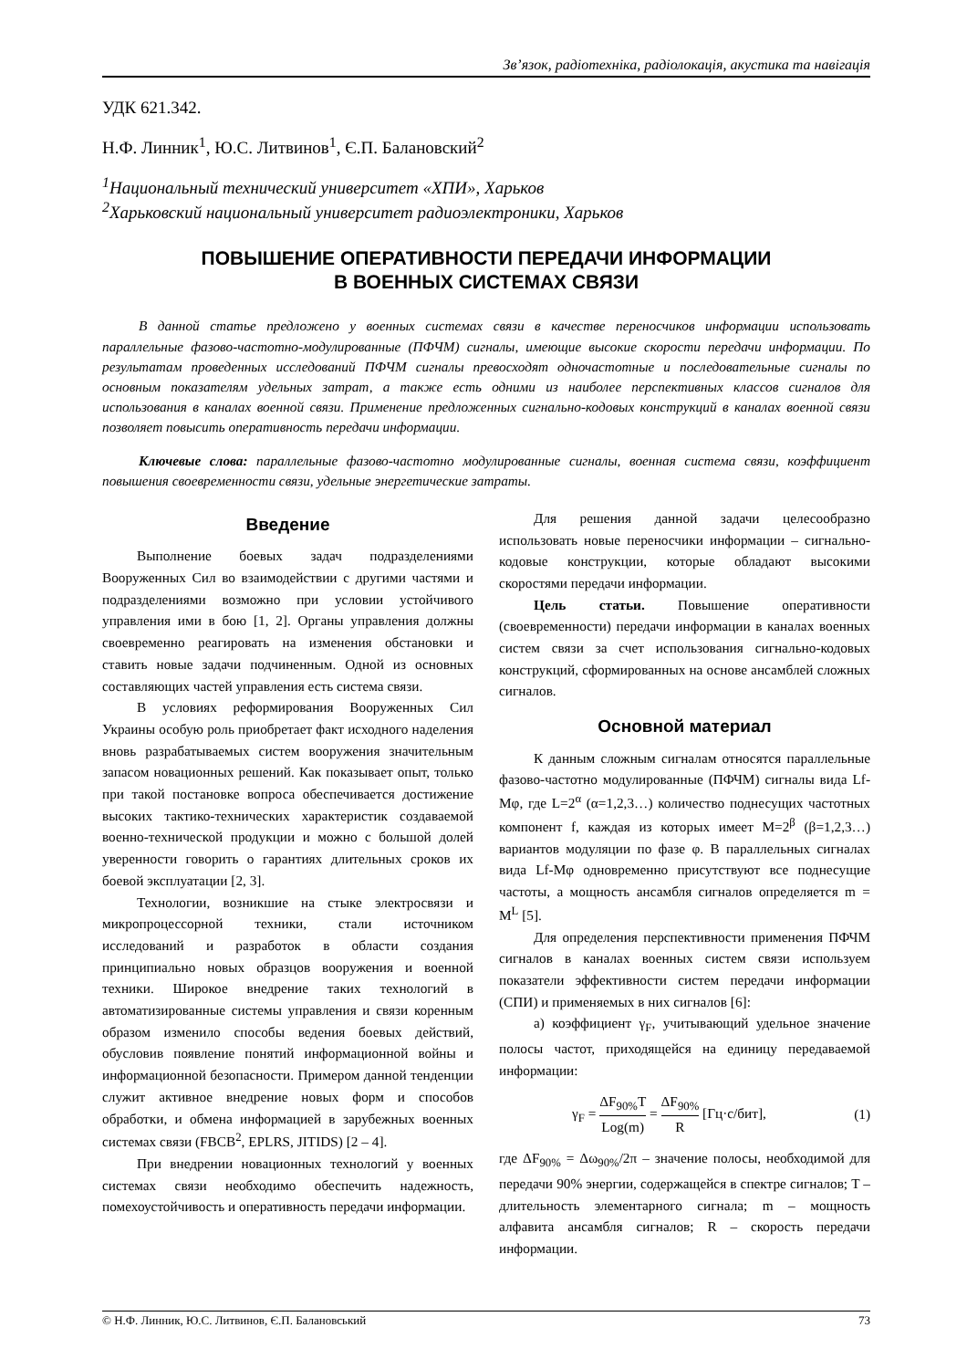Зв’язок, радіотехніка, радіолокація, акустика та навігація
УДК 621.342.
Н.Ф. Линник<sup>1</sup>, Ю.С. Литвинов<sup>1</sup>, Є.П. Балановский<sup>2</sup>
<sup>1</sup> Национальный технический университет «ХПИ», Харьков
<sup>2</sup> Харьковский национальный университет радиоэлектроники, Харьков
ПОВЫШЕНИЕ ОПЕРАТИВНОСТИ ПЕРЕДАЧИ ИНФОРМАЦИИ
В ВОЕННЫХ СИСТЕМАХ СВЯЗИ
В данной статье предложено у военных системах связи в качестве переносчиков информации использовать параллельные фазово-частотно-модулированные (ПФЧМ) сигналы, имеющие высокие скорости передачи информации. По результатам проведенных исследований ПФЧМ сигналы превосходят одночастотные и последовательные сигналы по основным показателям удельных затрат, а также есть одними из наиболее перспективных классов сигналов для использования в каналах военной связи. Применение предложенных сигнально-кодовых конструкций в каналах военной связи позволяет повысить оперативность передачи информации.
Ключевые слова: параллельные фазово-частотно модулированные сигналы, военная система связи, коэффициент повышения своевременности связи, удельные энергетические затраты.
Введение
Выполнение боевых задач подразделениями Вооруженных Сил во взаимодействии с другими частями и подразделениями возможно при условии устойчивого управления ими в бою [1, 2]. Органы управления должны своевременно реагировать на изменения обстановки и ставить новые задачи подчиненным. Одной из основных составляющих частей управления есть система связи.
В условиях реформирования Вооруженных Сил Украины особую роль приобретает факт исходного наделения вновь разрабатываемых систем вооружения значительным запасом новационных решений. Как показывает опыт, только при такой постановке вопроса обеспечивается достижение высоких тактико-технических характеристик создаваемой военно-технической продукции и можно с большой долей уверенности говорить о гарантиях длительных сроков их боевой эксплуатации [2, 3].
Технологии, возникшие на стыке электросвязи и микропроцессорной техники, стали источником исследований и разработок в области создания принципиально новых образцов вооружения и военной техники. Широкое внедрение таких технологий в автоматизированные системы управления и связи коренным образом изменило способы ведения боевых действий, обусловив появление понятий информационной войны и информационной безопасности. Примером данной тенденции служит активное внедрение новых форм и способов обработки, и обмена информацией в зарубежных военных системах связи (FBCB<sup>2</sup>, EPLRS, JITIDS) [2 – 4].
При внедрении новационных технологий у военных системах связи необходимо обеспечить надежность, помехоустойчивость и оперативность передачи информации.
Для решения данной задачи целесообразно использовать новые переносчики информации – сигнально-кодовые конструкции, которые обладают высокими скоростями передачи информации.
Цель статьи. Повышение оперативности (своевременности) передачи информации в каналах военных систем связи за счет использования сигнально-кодовых конструкций, сформированных на основе ансамблей сложных сигналов.
Основной материал
К данным сложным сигналам относятся параллельные фазово-частотно модулированные (ПФЧМ) сигналы вида Lf-Mφ, где L=2<sup>α</sup> (α=1,2,3…) количество поднесущих частотных компонент f, каждая из которых имеет M=2<sup>β</sup> (β=1,2,3…) вариантов модуляции по фазе φ. В параллельных сигналах вида Lf-Mφ одновременно присутствуют все поднесущие частоты, а мощность ансамбля сигналов определяется m = M<sup>L</sup> [5].
Для определения перспективности применения ПФЧМ сигналов в каналах военных систем связи используем показатели эффективности систем передачи информации (СПИ) и применяемых в них сигналов [6]:
а) коэффициент γ<sub>F</sub>, учитывающий удельное значение полосы частот, приходящейся на единицу передаваемой информации:
γ<sub>F</sub> = ΔF<sub>90%</sub>T Log(m) = ΔF<sub>90%</sub> R [Гц·с/бит], (1)
где ΔF<sub>90%</sub> = Δω<sub>90%</sub>/2π – значение полосы, необходимой для передачи 90% энергии, содержащейся в спектре сигналов; T – длительность элементарного сигнала; m – мощность алфавита ансамбля сигналов; R – скорость передачи информации.
© Н.Ф. Линник, Ю.С. Литвинов, Є.П. Балановський 73